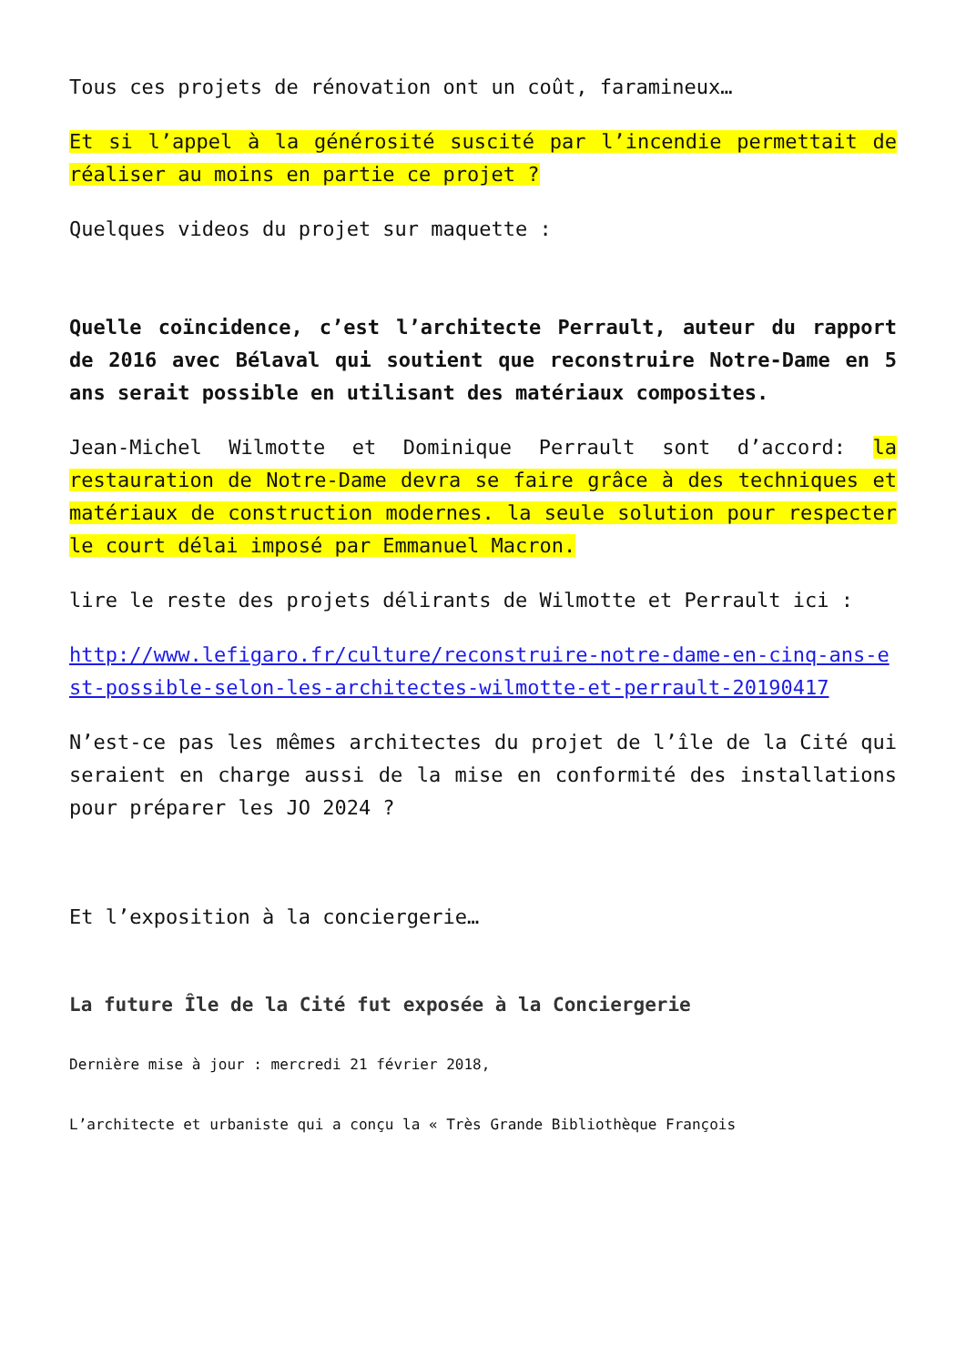Tous ces projets de rénovation ont un coût, faramineux…
Et si l’appel à la générosité suscité par l’incendie permettait de réaliser au moins en partie ce projet ?
Quelques videos du projet sur maquette :
Quelle coïncidence, c’est l’architecte Perrault, auteur du rapport de 2016 avec Bélaval qui soutient que reconstruire Notre-Dame en 5 ans serait possible en utilisant des matériaux composites.
Jean-Michel Wilmotte et Dominique Perrault sont d’accord: la restauration de Notre-Dame devra se faire grâce à des techniques et matériaux de construction modernes. la seule solution pour respecter le court délai imposé par Emmanuel Macron.
lire le reste des projets délirants de Wilmotte et Perrault ici :
http://www.lefigaro.fr/culture/reconstruire-notre-dame-en-cinq-ans-est-possible-selon-les-architectes-wilmotte-et-perrault-20190417
N’est-ce pas les mêmes architectes du projet de l’île de la Cité qui seraient en charge aussi de la mise en conformité des installations pour préparer les JO 2024 ?
Et l’exposition à la conciergerie…
La future Île de la Cité fut exposée à la Conciergerie
Dernière mise à jour : mercredi 21 février 2018,
L’architecte et urbaniste qui a conçu la « Très Grande Bibliothèque François